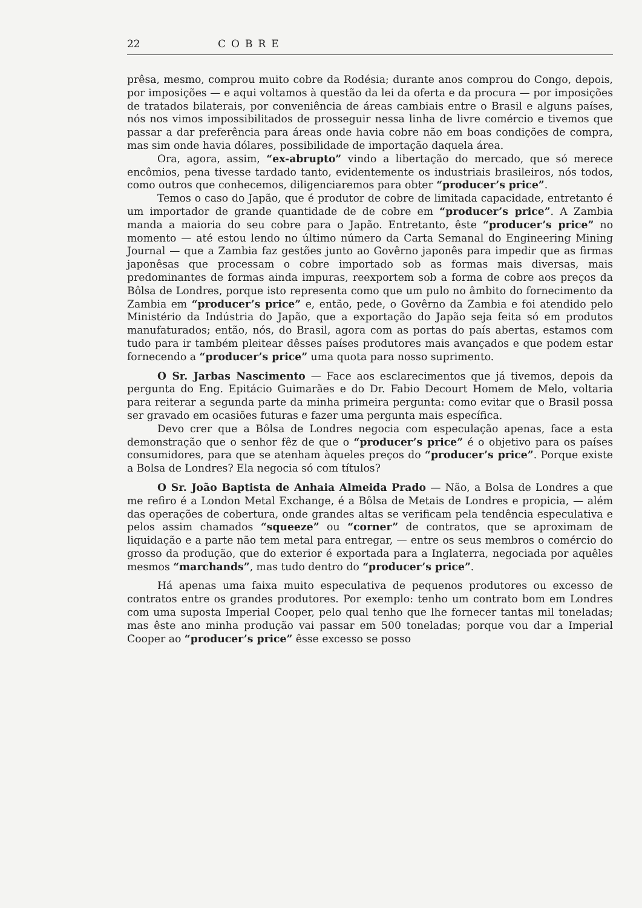22 COBRE
prêsa, mesmo, comprou muito cobre da Rodésia; durante anos comprou do Congo, depois, por imposições — e aqui voltamos à questão da lei da oferta e da procura — por imposições de tratados bilaterais, por conveniência de áreas cambiais entre o Brasil e alguns países, nós nos vimos impossibilitados de prosseguir nessa linha de livre comércio e tivemos que passar a dar preferência para áreas onde havia cobre não em boas condições de compra, mas sim onde havia dólares, possibilidade de importação daquela área.
Ora, agora, assim, “ex-abrupto” vindo a libertação do mercado, que só merece encômios, pena tivesse tardado tanto, evidentemente os industriais brasileiros, nós todos, como outros que conhecemos, diligenciaremos para obter “producer’s price”.
Temos o caso do Japão, que é produtor de cobre de limitada capacidade, entretanto é um importador de grande quantidade de de cobre em “producer’s price”. A Zambia manda a maioria do seu cobre para o Japão. Entretanto, êste “producer’s price” no momento — até estou lendo no último número da Carta Semanal do Engineering Mining Journal — que a Zambia faz gestões junto ao Govêrno japonês para impedir que as firmas japonêsas que processam o cobre importado sob as formas mais diversas, mais predominantes de formas ainda impuras, reexportem sob a forma de cobre aos preços da Bôlsa de Londres, porque isto representa como que um pulo no âmbito do fornecimento da Zambia em “producer’s price” e, então, pede, o Govêrno da Zambia e foi atendido pelo Ministério da Indústria do Japão, que a exportação do Japão seja feita só em produtos manufaturados; então, nós, do Brasil, agora com as portas do país abertas, estamos com tudo para ir também pleitear dêsses países produtores mais avançados e que podem estar fornecendo a “producer’s price” uma quota para nosso suprimento.
O Sr. Jarbas Nascimento — Face aos esclarecimentos que já tivemos, depois da pergunta do Eng. Epitácio Guimarães e do Dr. Fabio Decourt Homem de Melo, voltaria para reiterar a segunda parte da minha primeira pergunta: como evitar que o Brasil possa ser gravado em ocasiões futuras e fazer uma pergunta mais específica.
Devo crer que a Bôlsa de Londres negocia com especulação apenas, face a esta demonstração que o senhor fêz de que o “producer’s price” é o objetivo para os países consumidores, para que se atenham àqueles preços do “producer’s price”. Porque existe a Bolsa de Londres? Ela negocia só com títulos?
O Sr. João Baptista de Anhaia Almeida Prado — Não, a Bolsa de Londres a que me refiro é a London Metal Exchange, é a Bôlsa de Metais de Londres e propicia, — além das operações de cobertura, onde grandes altas se verificam pela tendência especulativa e pelos assim chamados “squeeze” ou “corner” de contratos, que se aproximam de liquidação e a parte não tem metal para entregar, — entre os seus membros o comércio do grosso da produção, que do exterior é exportada para a Inglaterra, negociada por aquêles mesmos “marchands”, mas tudo dentro do “producer’s price”.
Há apenas uma faixa muito especulativa de pequenos produtores ou excesso de contratos entre os grandes produtores. Por exemplo: tenho um contrato bom em Londres com uma suposta Imperial Cooper, pelo qual tenho que lhe fornecer tantas mil toneladas; mas êste ano minha produção vai passar em 500 toneladas; porque vou dar a Imperial Cooper ao “producer’s price” êsse excesso se posso